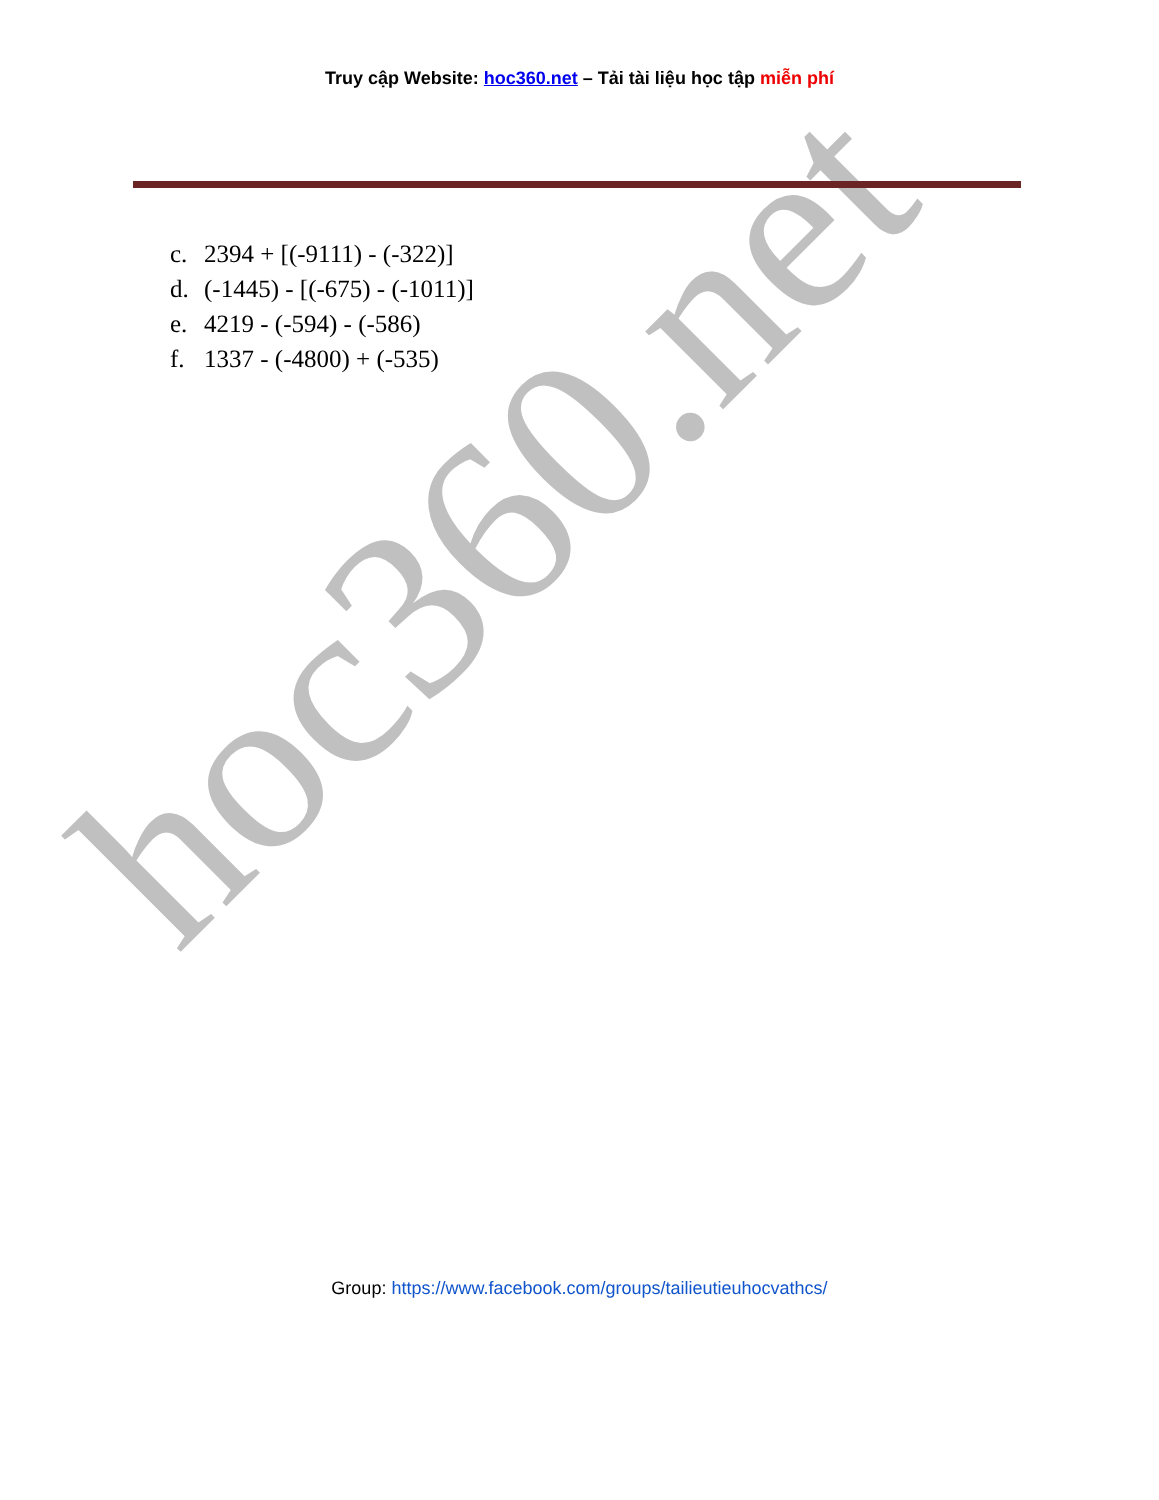hoc360.net
Truy cập Website: hoc360.net – Tải tài liệu học tập miễn phí
c. 2394 + [(-9111) - (-322)]
d. (-1445) - [(-675) - (-1011)]
e. 4219 - (-594) - (-586)
f. 1337 - (-4800) + (-535)
Group: https://www.facebook.com/groups/tailieutieuhocvathcs/